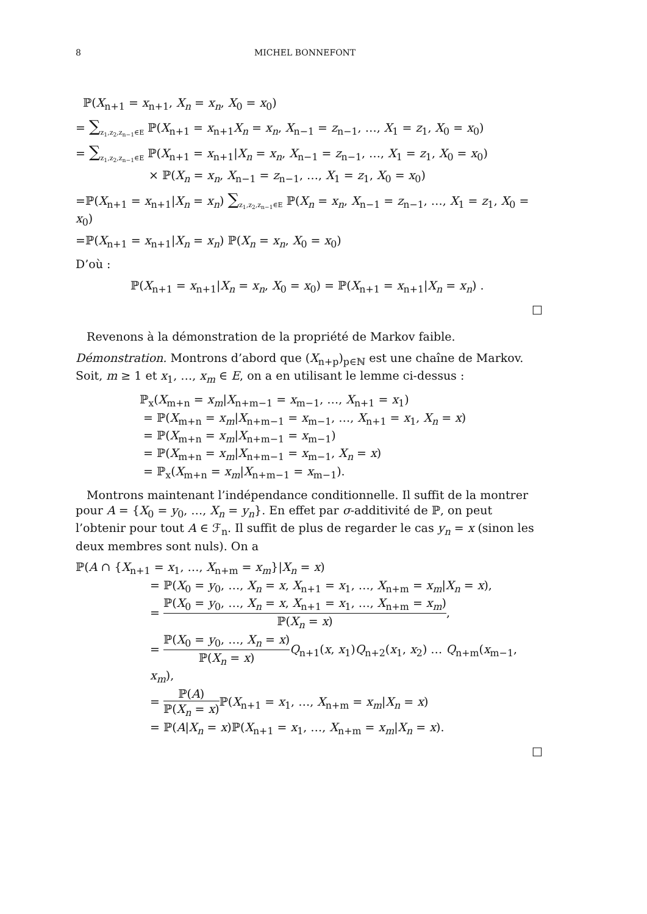8 MICHEL BONNEFONT
ℙ(X<sub>n+1</sub> = x<sub>n+1</sub>, X<sub>n</sub> = x<sub>n</sub>, X<sub>0</sub> = x<sub>0</sub>)
= ∑<sub>z<sub>1</sub>,z<sub>2</sub>,z<sub>n−1</sub>∈E</sub> ℙ(X<sub>n+1</sub> = x<sub>n+1</sub>X<sub>n</sub> = x<sub>n</sub>, X<sub>n−1</sub> = z<sub>n−1</sub>, …, X<sub>1</sub> = z<sub>1</sub>, X<sub>0</sub> = x<sub>0</sub>)
= ∑<sub>z<sub>1</sub>,z<sub>2</sub>,z<sub>n−1</sub>∈E</sub> ℙ(X<sub>n+1</sub> = x<sub>n+1</sub>|X<sub>n</sub> = x<sub>n</sub>, X<sub>n−1</sub> = z<sub>n−1</sub>, …, X<sub>1</sub> = z<sub>1</sub>, X<sub>0</sub> = x<sub>0</sub>)
× ℙ(X<sub>n</sub> = x<sub>n</sub>, X<sub>n−1</sub> = z<sub>n−1</sub>, …, X<sub>1</sub> = z<sub>1</sub>, X<sub>0</sub> = x<sub>0</sub>)
=ℙ(X<sub>n+1</sub> = x<sub>n+1</sub>|X<sub>n</sub> = x<sub>n</sub>) ∑<sub>z<sub>1</sub>,z<sub>2</sub>,z<sub>n−1</sub>∈E</sub> ℙ(X<sub>n</sub> = x<sub>n</sub>, X<sub>n−1</sub> = z<sub>n−1</sub>, …, X<sub>1</sub> = z<sub>1</sub>, X<sub>0</sub> = x<sub>0</sub>)
=ℙ(X<sub>n+1</sub> = x<sub>n+1</sub>|X<sub>n</sub> = x<sub>n</sub>) ℙ(X<sub>n</sub> = x<sub>n</sub>, X<sub>0</sub> = x<sub>0</sub>)
D’où :
ℙ(X<sub>n+1</sub> = x<sub>n+1</sub>|X<sub>n</sub> = x<sub>n</sub>, X<sub>0</sub> = x<sub>0</sub>) = ℙ(X<sub>n+1</sub> = x<sub>n+1</sub>|X<sub>n</sub> = x<sub>n</sub>) .
□
Revenons à la démonstration de la propriété de Markov faible.
Démonstration. Montrons d’abord que (X<sub>n+p</sub>)<sub>p∈ℕ</sub> est une chaîne de Markov. Soit, m ≥ 1 et x<sub>1</sub>, …, x<sub>m</sub> ∈ E, on a en utilisant le lemme ci-dessus :
ℙ<sub>x</sub>(X<sub>m+n</sub> = x<sub>m</sub>|X<sub>n+m−1</sub> = x<sub>m−1</sub>, …, X<sub>n+1</sub> = x<sub>1</sub>)
= ℙ(X<sub>m+n</sub> = x<sub>m</sub>|X<sub>n+m−1</sub> = x<sub>m−1</sub>, …, X<sub>n+1</sub> = x<sub>1</sub>, X<sub>n</sub> = x)
= ℙ(X<sub>m+n</sub> = x<sub>m</sub>|X<sub>n+m−1</sub> = x<sub>m−1</sub>)
= ℙ(X<sub>m+n</sub> = x<sub>m</sub>|X<sub>n+m−1</sub> = x<sub>m−1</sub>, X<sub>n</sub> = x)
= ℙ<sub>x</sub>(X<sub>m+n</sub> = x<sub>m</sub>|X<sub>n+m−1</sub> = x<sub>m−1</sub>).
Montrons maintenant l’indépendance conditionnelle. Il suffit de la montrer pour A = {X<sub>0</sub> = y<sub>0</sub>, …, X<sub>n</sub> = y<sub>n</sub>}. En effet par σ-additivité de ℙ, on peut l’obtenir pour tout A ∈ ℱ<sub>n</sub>. Il suffit de plus de regarder le cas y<sub>n</sub> = x (sinon les deux membres sont nuls). On a
ℙ(A ∩ {X<sub>n+1</sub> = x<sub>1</sub>, …, X<sub>n+m</sub> = x<sub>m</sub>}|X<sub>n</sub> = x)
= ℙ(X<sub>0</sub> = y<sub>0</sub>, …, X<sub>n</sub> = x, X<sub>n+1</sub> = x<sub>1</sub>, …, X<sub>n+m</sub> = x<sub>m</sub>|X<sub>n</sub> = x),
= ℙ(X<sub>0</sub> = y<sub>0</sub>, …, X<sub>n</sub> = x, X<sub>n+1</sub> = x<sub>1</sub>, …, X<sub>n+m</sub> = x<sub>m</sub>) ℙ(X<sub>n</sub> = x),
= ℙ(X<sub>0</sub> = y<sub>0</sub>, …, X<sub>n</sub> = x) ℙ(X<sub>n</sub> = x) Q<sub>n+1</sub>(x, x<sub>1</sub>)Q<sub>n+2</sub>(x<sub>1</sub>, x<sub>2</sub>) … Q<sub>n+m</sub>(x<sub>m−1</sub>, x<sub>m</sub>),
= ℙ(A) ℙ(X<sub>n</sub> = x) ℙ(X<sub>n+1</sub> = x<sub>1</sub>, …, X<sub>n+m</sub> = x<sub>m</sub>|X<sub>n</sub> = x)
= ℙ(A|X<sub>n</sub> = x)ℙ(X<sub>n+1</sub> = x<sub>1</sub>, …, X<sub>n+m</sub> = x<sub>m</sub>|X<sub>n</sub> = x).
□